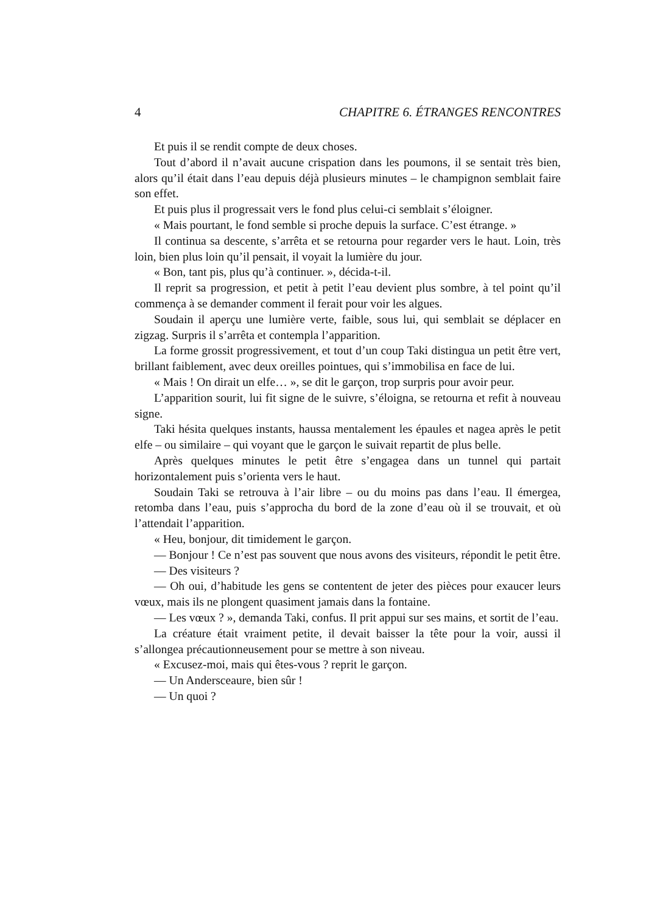4 CHAPITRE 6. ÉTRANGES RENCONTRES
Et puis il se rendit compte de deux choses.
Tout d’abord il n’avait aucune crispation dans les poumons, il se sentait très bien, alors qu’il était dans l’eau depuis déjà plusieurs minutes – le champignon semblait faire son effet.
Et puis plus il progressait vers le fond plus celui-ci semblait s’éloigner.
« Mais pourtant, le fond semble si proche depuis la surface. C’est étrange. »
Il continua sa descente, s’arrêta et se retourna pour regarder vers le haut. Loin, très loin, bien plus loin qu’il pensait, il voyait la lumière du jour.
« Bon, tant pis, plus qu’à continuer. », décida-t-il.
Il reprit sa progression, et petit à petit l’eau devient plus sombre, à tel point qu’il commença à se demander comment il ferait pour voir les algues.
Soudain il aperçu une lumière verte, faible, sous lui, qui semblait se déplacer en zigzag. Surpris il s’arrêta et contempla l’apparition.
La forme grossit progressivement, et tout d’un coup Taki distingua un petit être vert, brillant faiblement, avec deux oreilles pointues, qui s’immobilisa en face de lui.
« Mais ! On dirait un elfe… », se dit le garçon, trop surpris pour avoir peur.
L’apparition sourit, lui fit signe de le suivre, s’éloigna, se retourna et refit à nouveau signe.
Taki hésita quelques instants, haussa mentalement les épaules et nagea après le petit elfe – ou similaire – qui voyant que le garçon le suivait repartit de plus belle.
Après quelques minutes le petit être s’engagea dans un tunnel qui partait horizontalement puis s’orienta vers le haut.
Soudain Taki se retrouva à l’air libre – ou du moins pas dans l’eau. Il émergea, retomba dans l’eau, puis s’approcha du bord de la zone d’eau où il se trouvait, et où l’attendait l’apparition.
« Heu, bonjour, dit timidement le garçon.
— Bonjour ! Ce n’est pas souvent que nous avons des visiteurs, répondit le petit être.
— Des visiteurs ?
— Oh oui, d’habitude les gens se contentent de jeter des pièces pour exaucer leurs vœux, mais ils ne plongent quasiment jamais dans la fontaine.
— Les vœux ? », demanda Taki, confus. Il prit appui sur ses mains, et sortit de l’eau.
La créature était vraiment petite, il devait baisser la tête pour la voir, aussi il s’allongea précautionneusement pour se mettre à son niveau.
« Excusez-moi, mais qui êtes-vous ? reprit le garçon.
— Un Andersceaure, bien sûr !
— Un quoi ?